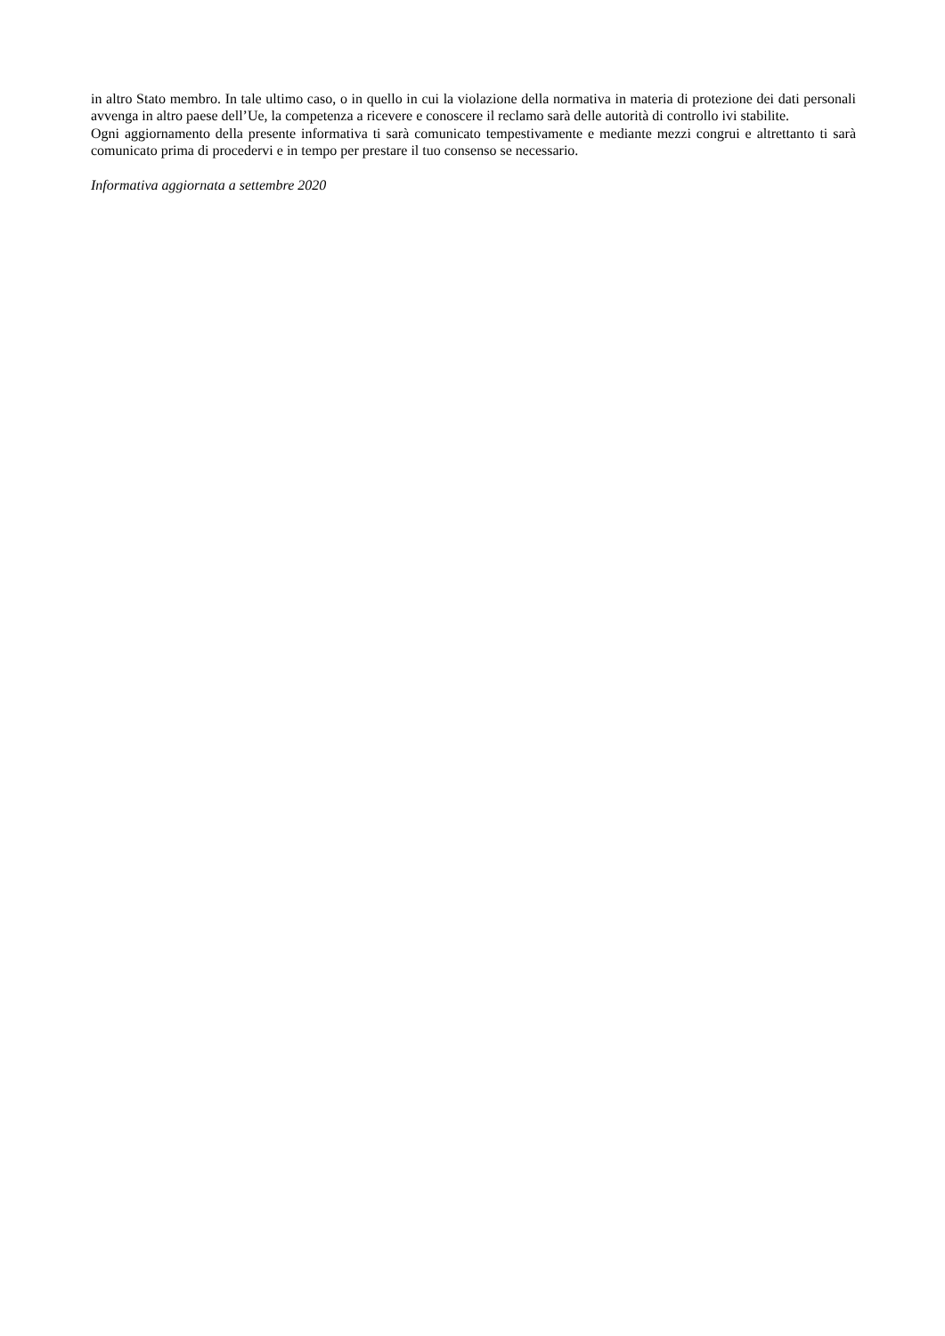in altro Stato membro. In tale ultimo caso, o in quello in cui la violazione della normativa in materia di protezione dei dati personali avvenga in altro paese dell’Ue, la competenza a ricevere e conoscere il reclamo sarà delle autorità di controllo ivi stabilite.
Ogni aggiornamento della presente informativa ti sarà comunicato tempestivamente e mediante mezzi congrui e altrettanto ti sarà comunicato prima di procedervi e in tempo per prestare il tuo consenso se necessario.
Informativa aggiornata a settembre 2020